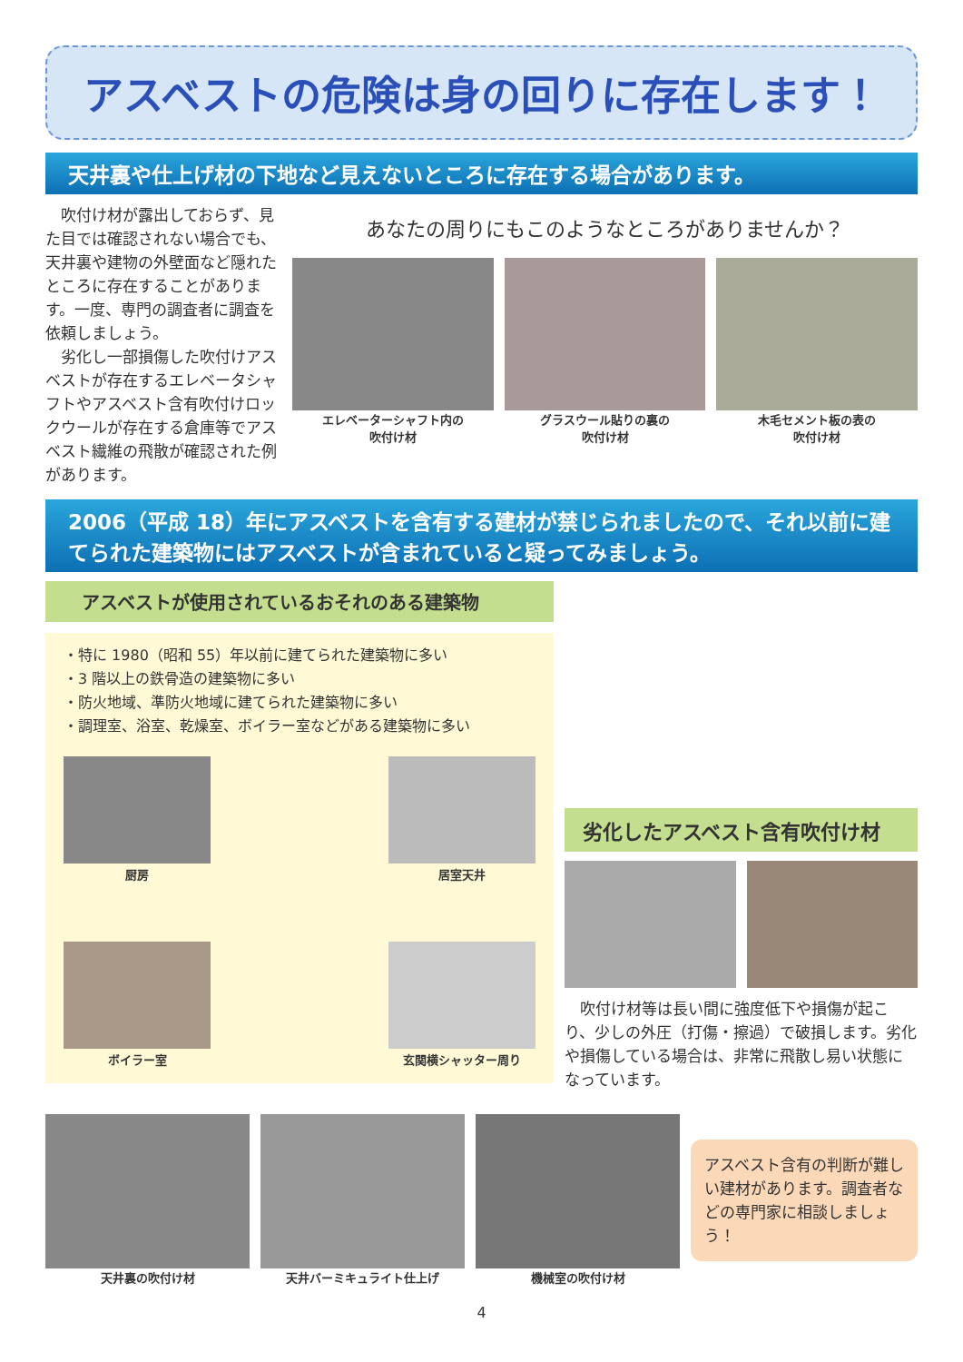アスベストの危険は身の回りに存在します！
天井裏や仕上げ材の下地など見えないところに存在する場合があります。
　吹付け材が露出しておらず、見た目では確認されない場合でも、天井裏や建物の外壁面など隠れたところに存在することがあります。一度、専門の調査者に調査を依頼しましょう。
　劣化し一部損傷した吹付けアスベストが存在するエレベータシャフトやアスベスト含有吹付けロックウールが存在する倉庫等でアスベスト繊維の飛散が確認された例があります。
あなたの周りにもこのようなところがありませんか？
エレベーターシャフト内の
吹付け材
グラスウール貼りの裏の
吹付け材
木毛セメント板の表の
吹付け材
2006（平成 18）年にアスベストを含有する建材が禁じられましたので、それ以前に建てられた建築物にはアスベストが含まれていると疑ってみましょう。
アスベストが使用されているおそれのある建築物
・特に 1980（昭和 55）年以前に建てられた建築物に多い
・3 階以上の鉄骨造の建築物に多い
・防火地域、準防火地域に建てられた建築物に多い
・調理室、浴室、乾燥室、ボイラー室などがある建築物に多い
厨房 居室天井
ボイラー室 玄関横シャッター周り
劣化したアスベスト含有吹付け材
　吹付け材等は長い間に強度低下や損傷が起こり、少しの外圧（打傷・擦過）で破損します。劣化や損傷している場合は、非常に飛散し易い状態になっています。
天井裏の吹付け材 天井バーミキュライト仕上げ 機械室の吹付け材
アスベスト含有の判断が難しい建材があります。調査者などの専門家に相談しましょう！
4